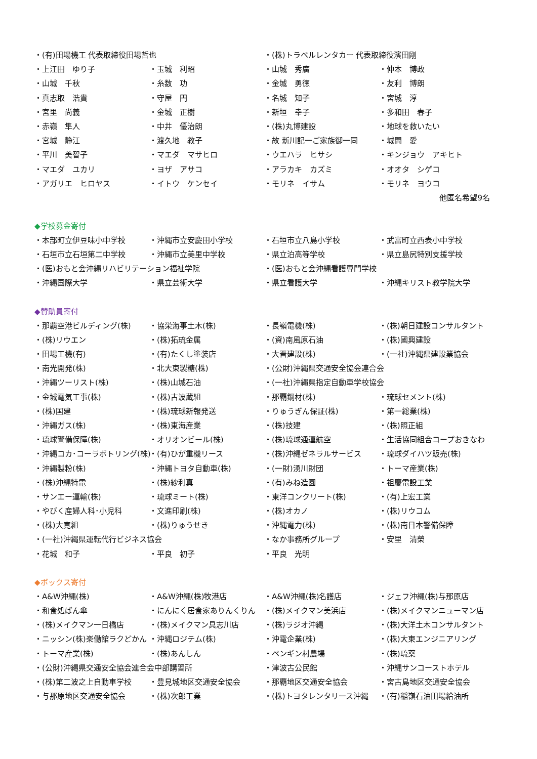・(有)田場機工 代表取締役田場哲也
・(株)トラベルレンタカー 代表取締役濱田剛
・上江田　ゆり子
・玉城　利昭
・山城　秀廣
・仲本　博政
・山城　千秋
・糸数　功
・金城　勇徳
・友利　博朗
・真志取　浩貴
・守屋　円
・名城　知子
・宮城　淳
・宮里　尚義
・金城　正樹
・新垣　幸子
・多和田　春子
・赤嶺　隼人
・中井　優治朗
・(株)丸博建設
・地球を救いたい
・宮城　静江
・渡久地　教子
・故 新川記一ご家族御一同
・城間　愛
・平川　美智子
・マエダ　マサヒロ
・ウエハラ　ヒサシ
・キンジョウ　アキヒト
・マエダ　ユカリ
・ヨザ　アサコ
・アラカキ　カズミ
・オオタ　シゲコ
・アガリエ　ヒロヤス
・イトウ　ケンセイ
・モリネ　イサム
・モリネ　ヨウコ
他匿名希望9名
◆学校募金寄付
・本部町立伊豆味小中学校
・沖縄市立安慶田小学校
・石垣市立八島小学校
・武富町立西表小中学校
・石垣市立石垣第二中学校
・沖縄市立美里中学校
・県立泊高等学校
・県立島尻特別支援学校
・(医)おもと会沖縄リハビリテーション福祉学院
・(医)おもと会沖縄看護専門学校
・沖縄国際大学
・県立芸術大学
・県立看護大学
・沖縄キリスト教学院大学
◆賛助員寄付
・那覇空港ビルディング(株)
・協栄海事土木(株)
・長嶺電機(株)
・(株)朝日建設コンサルタント
・(株)リウエン
・(株)拓琉金属
・(資)南風原石油
・(株)國興建設
・田場工機(有)
・(有)たくし塗装店
・大晋建設(株)
・(一社)沖縄県建設業協会
・南光開発(株)
・北大東製糖(株)
・(公財)沖縄県交通安全協会連合会
・沖縄ツーリスト(株)
・(株)山城石油
・(一社)沖縄県指定自動車学校協会
・金城電気工事(株)
・(株)古波蔵組
・那覇鋼材(株)
・琉球セメント(株)
・(株)国建
・(株)琉球新報発送
・りゅうぎん保証(株)
・第一総業(株)
・沖縄ガス(株)
・(株)東海産業
・(株)技建
・(株)照正組
・琉球警備保障(株)
・オリオンビール(株)
・(株)琉球通運航空
・生活協同組合コープおきなわ
・沖縄コカ･コーラボトリング(株)
・(有)ひが重機リース
・(株)沖縄ゼネラルサービス
・琉球ダイハツ販売(株)
・沖縄製粉(株)
・沖縄トヨタ自動車(株)
・(一財)湧川財団
・トーマ産業(株)
・(株)沖縄特電
・(株)紗利真
・(有)みね造園
・祖慶電設工業
・サンエー運輸(株)
・琉球ミート(株)
・東洋コンクリート(株)
・(有)上宏工業
・やびく産婦人科･小児科
・文進印刷(株)
・(株)オカノ
・(株)リウコム
・(株)大寛組
・(株)りゅうせき
・沖縄電力(株)
・(株)南日本警備保障
・(一社)沖縄県運転代行ビジネス協会
・なか事務所グループ
・安里　清榮
・花城　和子
・平良　初子
・平良　光明
◆ボックス寄付
・A&W沖縄(株)
・A&W沖縄(株)牧港店
・A&W沖縄(株)名護店
・ジェフ沖縄(株)与那原店
・和食処ばん傘
・にんにく居食家ありんくりん
・(株)メイクマン美浜店
・(株)メイクマンニューマン店
・(株)メイクマン一日橋店
・(株)メイクマン具志川店
・(株)ラジオ沖縄
・(株)大洋土木コンサルタント
・ニッシン(株)楽働舘ラクどかん
・沖縄ロジテム(株)
・沖電企業(株)
・(株)大東エンジニアリング
・トーマ産業(株)
・(株)あんしん
・ペンギン村農場
・(株)琉薬
・(公財)沖縄県交通安全協会連合会中部講習所
・津波古公民館
・沖縄サンコーストホテル
・(株)第二波之上自動車学校
・豊見城地区交通安全協会
・那覇地区交通安全協会
・宮古島地区交通安全協会
・与那原地区交通安全協会
・(株)次郎工業
・(株)トヨタレンタリース沖縄
・(有)稲嶺石油田場給油所